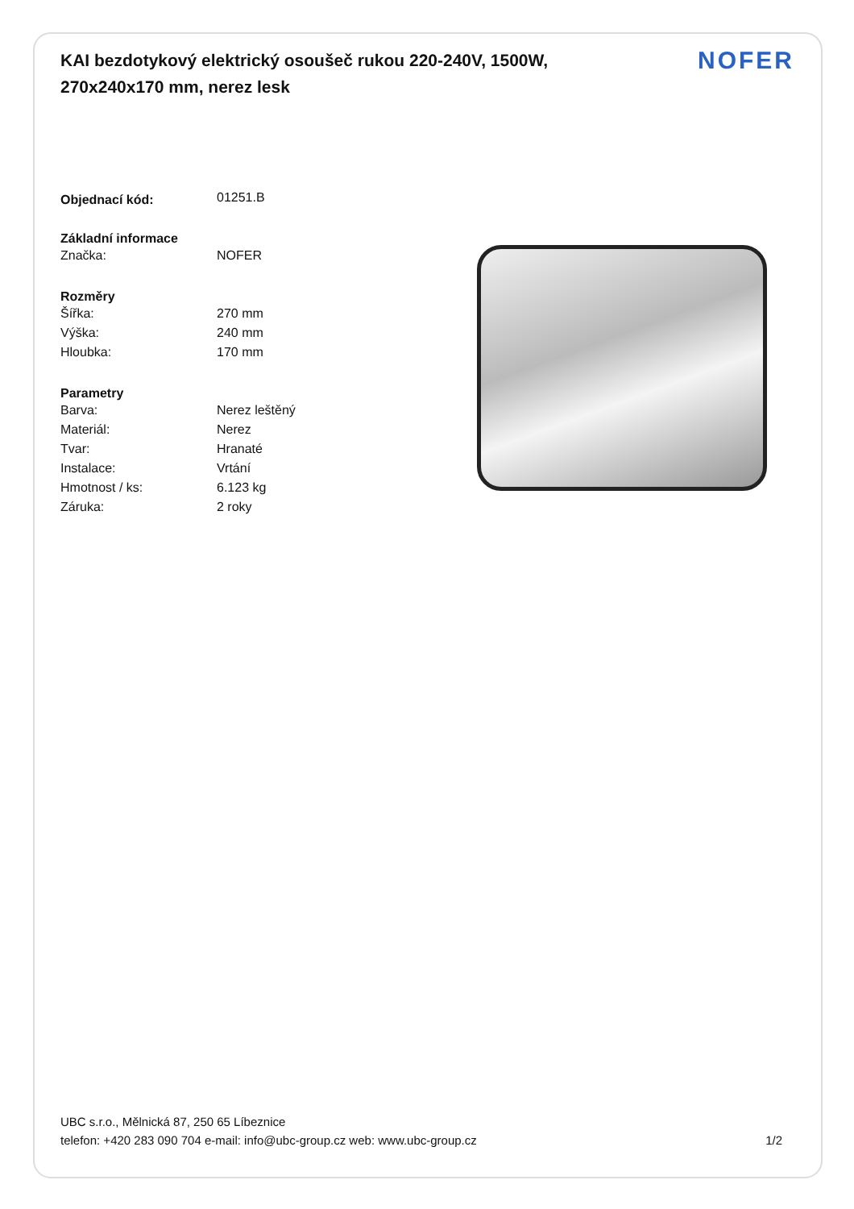KAI bezdotykový elektrický osoušeč rukou 220-240V, 1500W, 270x240x170 mm, nerez lesk
NOFER
| Objednací kód: | 01251.B |
| Základní informace | |
| Značka: | NOFER |
| Rozměry | |
| Šířka: | 270 mm |
| Výška: | 240 mm |
| Hloubka: | 170 mm |
| Parametry | |
| Barva: | Nerez leštěný |
| Materiál: | Nerez |
| Tvar: | Hranaté |
| Instalace: | Vrtání |
| Hmotnost / ks: | 6.123 kg |
| Záruka: | 2 roky |
UBC s.r.o., Mělnická 87, 250 65 Líbeznice
telefon: +420 283 090 704 e-mail: info@ubc-group.cz web: www.ubc-group.cz 1/2